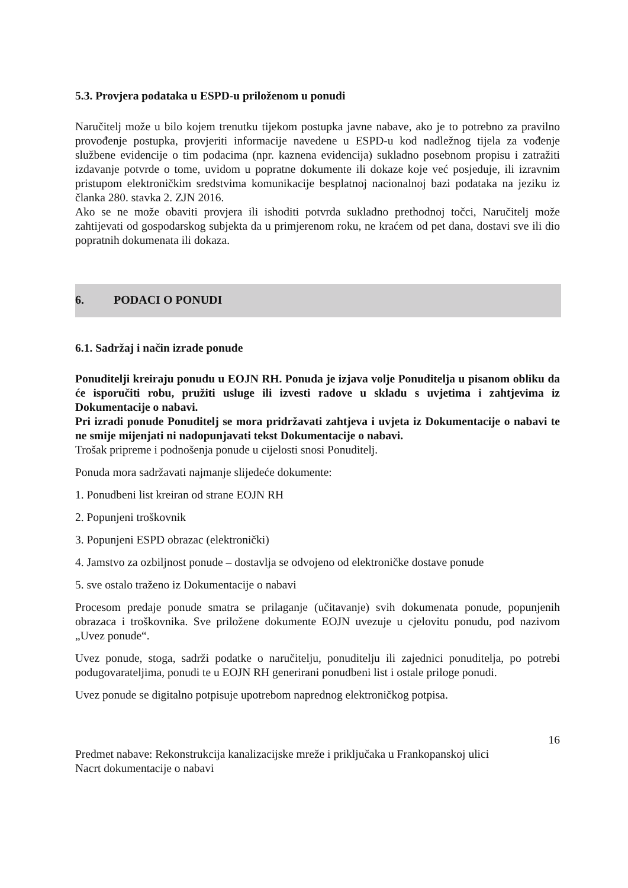5.3. Provjera podataka u ESPD-u priloženom u ponudi
Naručitelj može u bilo kojem trenutku tijekom postupka javne nabave, ako je to potrebno za pravilno provođenje postupka, provjeriti informacije navedene u ESPD-u kod nadležnog tijela za vođenje službene evidencije o tim podacima (npr. kaznena evidencija) sukladno posebnom propisu i zatražiti izdavanje potvrde o tome, uvidom u popratne dokumente ili dokaze koje već posjeduje, ili izravnim pristupom elektroničkim sredstvima komunikacije besplatnoj nacionalnoj bazi podataka na jeziku iz članka 280. stavka 2. ZJN 2016.
Ako se ne može obaviti provjera ili ishoditi potvrda sukladno prethodnoj točci, Naručitelj može zahtijevati od gospodarskog subjekta da u primjerenom roku, ne kraćem od pet dana, dostavi sve ili dio popratnih dokumenata ili dokaza.
6. PODACI O PONUDI
6.1. Sadržaj i način izrade ponude
Ponuditelji kreiraju ponudu u EOJN RH. Ponuda je izjava volje Ponuditelja u pisanom obliku da će isporučiti robu, pružiti usluge ili izvesti radove u skladu s uvjetima i zahtjevima iz Dokumentacije o nabavi.
Pri izradi ponude Ponuditelj se mora pridržavati zahtjeva i uvjeta iz Dokumentacije o nabavi te ne smije mijenjati ni nadopunjavati tekst Dokumentacije o nabavi.
Trošak pripreme i podnošenja ponude u cijelosti snosi Ponuditelj.
Ponuda mora sadržavati najmanje slijedeće dokumente:
1. Ponudbeni list kreiran od strane EOJN RH
2. Popunjeni troškovnik
3. Popunjeni ESPD obrazac (elektronički)
4. Jamstvo za ozbiljnost ponude – dostavlja se odvojeno od elektroničke dostave ponude
5. sve ostalo traženo iz Dokumentacije o nabavi
Procesom predaje ponude smatra se prilaganje (učitavanje) svih dokumenata ponude, popunjenih obrazaca i troškovnika. Sve priložene dokumente EOJN uvezuje u cjelovitu ponudu, pod nazivom „Uvez ponude“.
Uvez ponude, stoga, sadrži podatke o naručitelju, ponuditelju ili zajednici ponuditelja, po potrebi podugovarateljima, ponudi te u EOJN RH generirani ponudbeni list i ostale priloge ponudi.
Uvez ponude se digitalno potpisuje upotrebom naprednog elektroničkog potpisa.
16
Predmet nabave: Rekonstrukcija kanalizacijske mreže i priključaka u Frankopanskoj ulici
Nacrt dokumentacije o nabavi